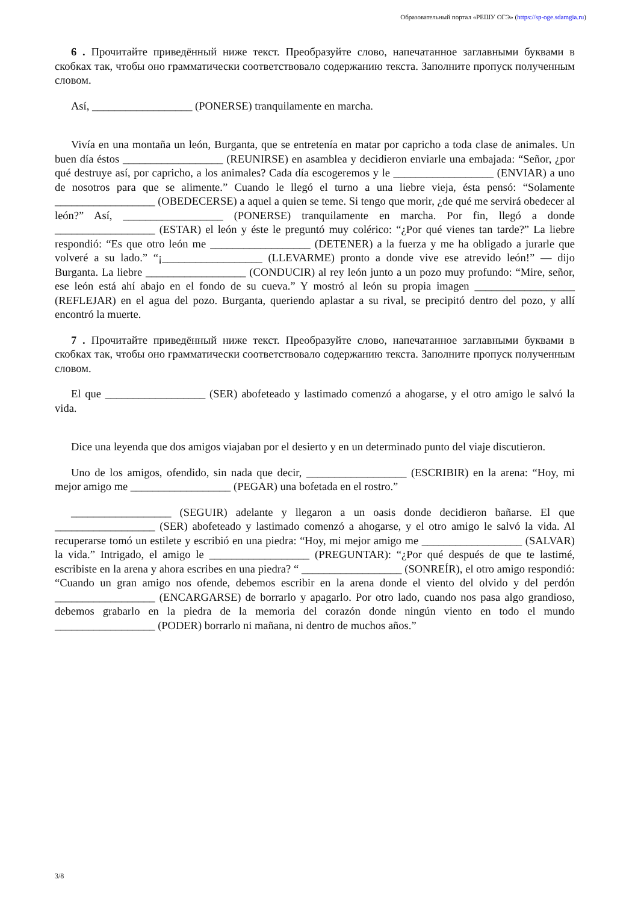Образовательный портал «РЕШУ ОГЭ» (https://sp-oge.sdamgia.ru)
6 . Прочитайте приведённый ниже текст. Преобразуйте слово, напечатанное заглавными буквами в скобках так, чтобы оно грамматически соответствовало содержанию текста. Заполните пропуск полученным словом.
Así, __________________ (PONERSE) tranquilamente en marcha.
Vivía en una montaña un león, Burganta, que se entretenía en matar por capricho a toda clase de animales. Un buen día éstos __________________ (REUNIRSE) en asamblea y decidieron enviarle una embajada: “Señor, ¿por qué destruye así, por capricho, a los animales? Cada día escogeremos y le __________________ (ENVIAR) a uno de nosotros para que se alimente.” Cuando le llegó el turno a una liebre vieja, ésta pensó: “Solamente __________________ (OBEDECERSE) a aquel a quien se teme. Si tengo que morir, ¿de qué me servirá obedecer al león?” Así, __________________ (PONERSE) tranquilamente en marcha. Por fin, llegó a donde __________________ (ESTAR) el león y éste le preguntó muy colérico: “¿Por qué vienes tan tarde?” La liebre respondió: “Es que otro león me __________________ (DETENER) a la fuerza y me ha obligado a jurarle que volveré a su lado.” “¡__________________ (LLEVARME) pronto a donde vive ese atrevido león!” — dijo Burganta. La liebre __________________ (CONDUCIR) al rey león junto a un pozo muy profundo: “Mire, señor, ese león está ahí abajo en el fondo de su cueva.” Y mostró al león su propia imagen __________________ (REFLEJAR) en el agua del pozo. Burganta, queriendo aplastar a su rival, se precipitó dentro del pozo, y allí encontró la muerte.
7 . Прочитайте приведённый ниже текст. Преобразуйте слово, напечатанное заглавными буквами в скобках так, чтобы оно грамматически соответствовало содержанию текста. Заполните пропуск полученным словом.
El que __________________ (SER) abofeteado y lastimado comenzó a ahogarse, y el otro amigo le salvó la vida.
Dice una leyenda que dos amigos viajaban por el desierto y en un determinado punto del viaje discutieron.
Uno de los amigos, ofendido, sin nada que decir, __________________ (ESCRIBIR) en la arena: “Hoy, mi mejor amigo me __________________ (PEGAR) una bofetada en el rostro.”
__________________ (SEGUIR) adelante y llegaron a un oasis donde decidieron bañarse. El que __________________ (SER) abofeteado y lastimado comenzó a ahogarse, y el otro amigo le salvó la vida. Al recuperarse tomó un estilete y escribió en una piedra: “Hoy, mi mejor amigo me __________________ (SALVAR) la vida.” Intrigado, el amigo le __________________ (PREGUNTAR): “¿Por qué después de que te lastimé, escribiste en la arena y ahora escribes en una piedra? “ __________________ (SONREÍR), el otro amigo respondió: “Cuando un gran amigo nos ofende, debemos escribir en la arena donde el viento del olvido y del perdón __________________ (ENCARGARSE) de borrarlo y apagarlo. Por otro lado, cuando nos pasa algo grandioso, debemos grabarlo en la piedra de la memoria del corazón donde ningún viento en todo el mundo __________________ (PODER) borrarlo ni mañana, ni dentro de muchos años.”
3/8